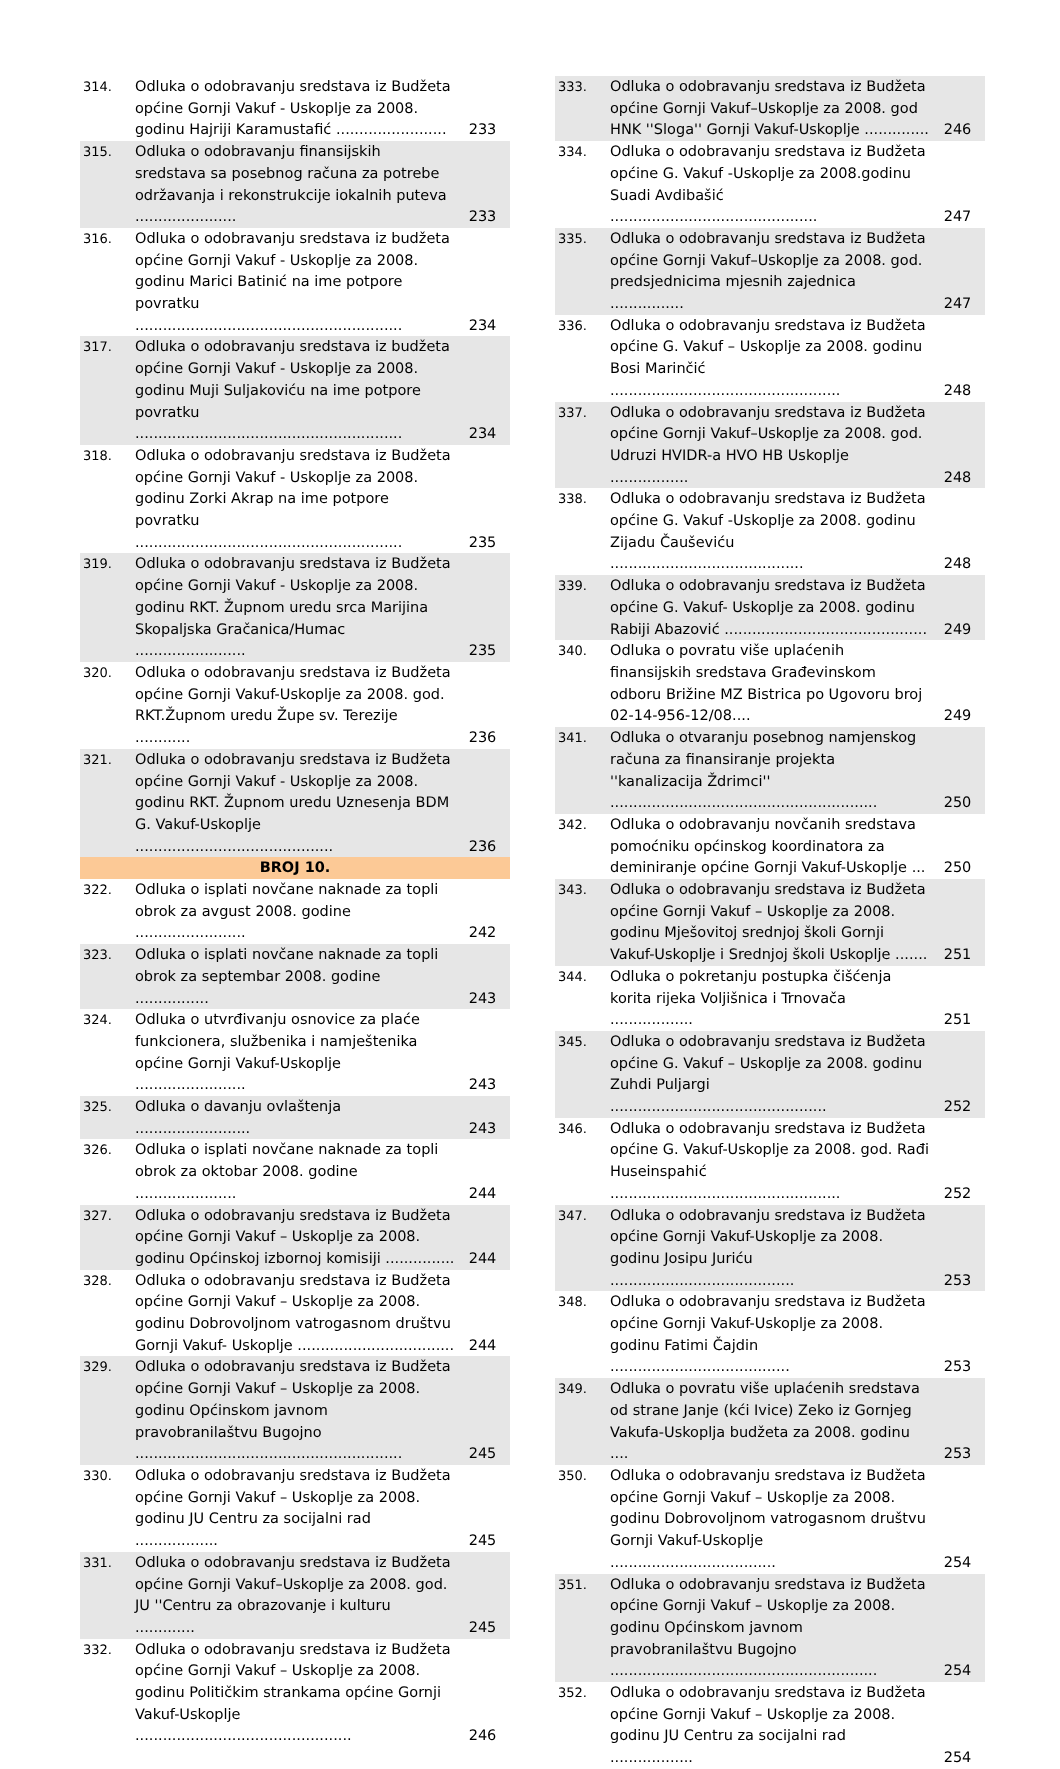| 314. | Odluka o odobravanju sredstava iz Budžeta općine Gornji Vakuf - Uskoplje za 2008. godinu Hajriji Karamustafić ........................ | 233 |
| 315. | Odluka o odobravanju finansijskih sredstava sa posebnog računa za potrebe održavanja i rekonstrukcije iokalnih puteva ...................... | 233 |
| 316. | Odluka o odobravanju sredstava iz budžeta općine Gornji Vakuf - Uskoplje za 2008. godinu Marici Batinić na ime potpore povratku .......................................................... | 234 |
| 317. | Odluka o odobravanju sredstava iz budžeta općine Gornji Vakuf - Uskoplje za 2008. godinu Muji Suljakoviću na ime potpore povratku .......................................................... | 234 |
| 318. | Odluka o odobravanju sredstava iz Budžeta općine Gornji Vakuf - Uskoplje za 2008. godinu Zorki Akrap na ime potpore povratku .......................................................... | 235 |
| 319. | Odluka o odobravanju sredstava iz Budžeta općine Gornji Vakuf - Uskoplje za 2008. godinu RKT. Župnom uredu srca Marijina Skopaljska Gračanica/Humac ........................ | 235 |
| 320. | Odluka o odobravanju sredstava iz Budžeta općine Gornji Vakuf-Uskoplje za 2008. god. RKT.Župnom uredu Župe sv. Terezije ............ | 236 |
| 321. | Odluka o odobravanju sredstava iz Budžeta općine Gornji Vakuf - Uskoplje za 2008. godinu RKT. Župnom uredu Uznesenja BDM G. Vakuf-Uskoplje ........................................... | 236 |
| BROJ 10. | | |
| 322. | Odluka o isplati novčane naknade za topli obrok za avgust 2008. godine ........................ | 242 |
| 323. | Odluka o isplati novčane naknade za topli obrok za septembar 2008. godine ................ | 243 |
| 324. | Odluka o utvrđivanju osnovice za plaće funkcionera, službenika i namještenika općine Gornji Vakuf-Uskoplje ........................ | 243 |
| 325. | Odluka o davanju ovlaštenja ......................... | 243 |
| 326. | Odluka o isplati novčane naknade za topli obrok za oktobar 2008. godine ...................... | 244 |
| 327. | Odluka o odobravanju sredstava iz Budžeta općine Gornji Vakuf – Uskoplje za 2008. godinu Općinskoj izbornoj komisiji ............... | 244 |
| 328. | Odluka o odobravanju sredstava iz Budžeta općine Gornji Vakuf – Uskoplje za 2008. godinu Dobrovoljnom vatrogasnom društvu Gornji Vakuf- Uskoplje .................................. | 244 |
| 329. | Odluka o odobravanju sredstava iz Budžeta općine Gornji Vakuf – Uskoplje za 2008. godinu Općinskom javnom pravobranilaštvu Bugojno .......................................................... | 245 |
| 330. | Odluka o odobravanju sredstava iz Budžeta općine Gornji Vakuf – Uskoplje za 2008. godinu JU Centru za socijalni rad .................. | 245 |
| 331. | Odluka o odobravanju sredstava iz Budžeta općine Gornji Vakuf–Uskoplje za 2008. god. JU ''Centru za obrazovanje i kulturu ............. | 245 |
| 332. | Odluka o odobravanju sredstava iz Budžeta općine Gornji Vakuf – Uskoplje za 2008. godinu Političkim strankama općine Gornji Vakuf-Uskoplje ............................................... | 246 |
| 333. | Odluka o odobravanju sredstava iz Budžeta općine Gornji Vakuf–Uskoplje za 2008. god HNK ''Sloga'' Gornji Vakuf-Uskoplje .............. | 246 |
| 334. | Odluka o odobravanju sredstava iz Budžeta općine G. Vakuf -Uskoplje za 2008.godinu Suadi Avdibašić ............................................. | 247 |
| 335. | Odluka o odobravanju sredstava iz Budžeta općine Gornji Vakuf–Uskoplje za 2008. god. predsjednicima mjesnih zajednica ................ | 247 |
| 336. | Odluka o odobravanju sredstava iz Budžeta općine G. Vakuf – Uskoplje za 2008. godinu Bosi Marinčić .................................................. | 248 |
| 337. | Odluka o odobravanju sredstava iz Budžeta općine Gornji Vakuf–Uskoplje za 2008. god. Udruzi HVIDR-a HVO HB Uskoplje ................. | 248 |
| 338. | Odluka o odobravanju sredstava iz Budžeta općine G. Vakuf -Uskoplje za 2008. godinu Zijadu Čauševiću .......................................... | 248 |
| 339. | Odluka o odobravanju sredstava iz Budžeta općine G. Vakuf- Uskoplje za 2008. godinu Rabiji Abazović ............................................ | 249 |
| 340. | Odluka o povratu više uplaćenih finansijskih sredstava Građevinskom odboru Brižine MZ Bistrica po Ugovoru broj 02-14-956-12/08.... | 249 |
| 341. | Odluka o otvaranju posebnog namjenskog računa za finansiranje projekta ''kanalizacija Ždrimci'' .......................................................... | 250 |
| 342. | Odluka o odobravanju novčanih sredstava pomoćniku općinskog koordinatora za deminiranje općine Gornji Vakuf-Uskoplje ... | 250 |
| 343. | Odluka o odobravanju sredstava iz Budžeta općine Gornji Vakuf – Uskoplje za 2008. godinu Mješovitoj srednjoj školi Gornji Vakuf-Uskoplje i Srednjoj školi Uskoplje ....... | 251 |
| 344. | Odluka o pokretanju postupka čišćenja korita rijeka Voljišnica i Trnovača .................. | 251 |
| 345. | Odluka o odobravanju sredstava iz Budžeta općine G. Vakuf – Uskoplje za 2008. godinu Zuhdi Puljargi ............................................... | 252 |
| 346. | Odluka o odobravanju sredstava iz Budžeta općine G. Vakuf-Uskoplje za 2008. god. Rađi Huseinspahić .................................................. | 252 |
| 347. | Odluka o odobravanju sredstava iz Budžeta općine Gornji Vakuf-Uskoplje za 2008. godinu Josipu Juriću ........................................ | 253 |
| 348. | Odluka o odobravanju sredstava iz Budžeta općine Gornji Vakuf-Uskoplje za 2008. godinu Fatimi Čajdin ....................................... | 253 |
| 349. | Odluka o povratu više uplaćenih sredstava od strane Janje (kći Ivice) Zeko iz Gornjeg Vakufa-Uskoplja budžeta za 2008. godinu .... | 253 |
| 350. | Odluka o odobravanju sredstava iz Budžeta općine Gornji Vakuf – Uskoplje za 2008. godinu Dobrovoljnom vatrogasnom društvu Gornji Vakuf-Uskoplje .................................... | 254 |
| 351. | Odluka o odobravanju sredstava iz Budžeta općine Gornji Vakuf – Uskoplje za 2008. godinu Općinskom javnom pravobranilaštvu Bugojno .......................................................... | 254 |
| 352. | Odluka o odobravanju sredstava iz Budžeta općine Gornji Vakuf – Uskoplje za 2008. godinu JU Centru za socijalni rad .................. | 254 |